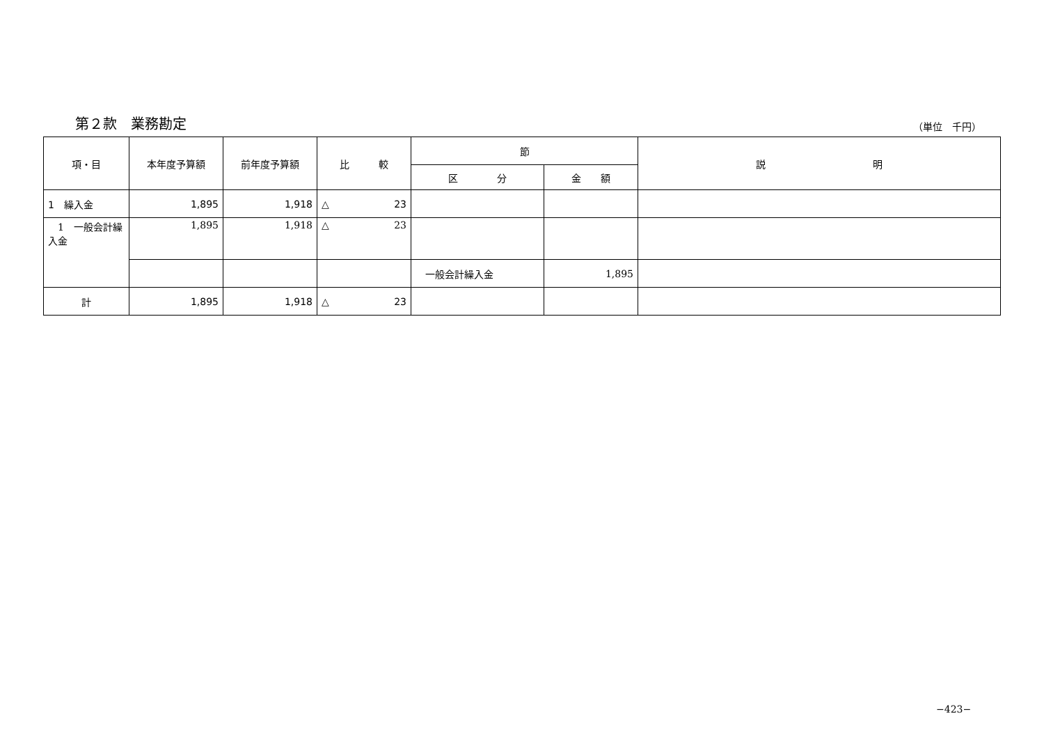第２款　業務勘定
（単位　千円）
| 項・目 | 本年度予算額 | 前年度予算額 | 比 較 | 節 | | 説 明 |
| --- | --- | --- | --- | --- | --- | --- |
| | | | | 区 分 | 金 額 | |
| 1 繰入金 | 1,895 | 1,918 | △ 23 | | | |
| 1 一般会計繰入金 | 1,895 | 1,918 | △ 23 | | | |
| | | | | 一般会計繰入金 | 1,895 | |
| 計 | 1,895 | 1,918 | △ 23 | | | |
−423−